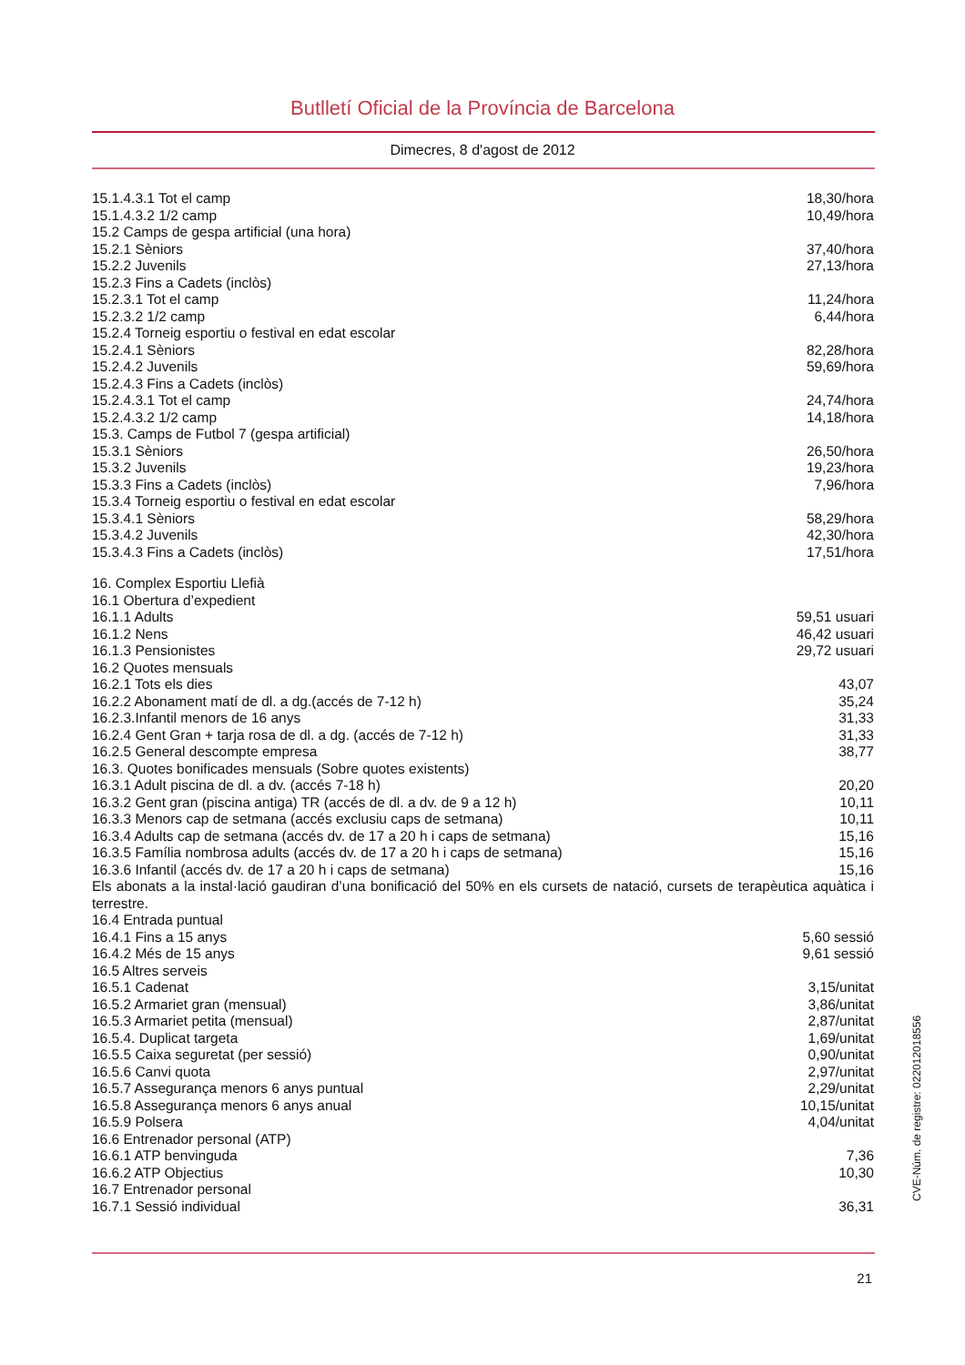Butlletí Oficial de la Província de Barcelona
Dimecres, 8 d'agost de 2012
| 15.1.4.3.1 Tot el camp | 18,30/hora |
| 15.1.4.3.2 1/2 camp | 10,49/hora |
| 15.2 Camps de gespa artificial (una hora) | |
| 15.2.1 Sèniors | 37,40/hora |
| 15.2.2 Juvenils | 27,13/hora |
| 15.2.3 Fins a Cadets (inclòs) | |
| 15.2.3.1 Tot el camp | 11,24/hora |
| 15.2.3.2 1/2 camp | 6,44/hora |
| 15.2.4 Torneig esportiu o festival en edat escolar | |
| 15.2.4.1 Sèniors | 82,28/hora |
| 15.2.4.2 Juvenils | 59,69/hora |
| 15.2.4.3 Fins a Cadets (inclòs) | |
| 15.2.4.3.1 Tot el camp | 24,74/hora |
| 15.2.4.3.2 1/2 camp | 14,18/hora |
| 15.3. Camps de Futbol 7 (gespa artificial) | |
| 15.3.1 Sèniors | 26,50/hora |
| 15.3.2 Juvenils | 19,23/hora |
| 15.3.3 Fins a Cadets (inclòs) | 7,96/hora |
| 15.3.4 Torneig esportiu o festival en edat escolar | |
| 15.3.4.1 Sèniors | 58,29/hora |
| 15.3.4.2 Juvenils | 42,30/hora |
| 15.3.4.3 Fins a Cadets (inclòs) | 17,51/hora |
| 16. Complex Esportiu Llefià | |
| 16.1 Obertura d’expedient | |
| 16.1.1 Adults | 59,51 usuari |
| 16.1.2 Nens | 46,42 usuari |
| 16.1.3 Pensionistes | 29,72 usuari |
| 16.2 Quotes mensuals | |
| 16.2.1 Tots els dies | 43,07 |
| 16.2.2 Abonament matí de dl. a dg.(accés de 7-12 h) | 35,24 |
| 16.2.3.Infantil menors de 16 anys | 31,33 |
| 16.2.4 Gent Gran + tarja rosa de dl. a dg. (accés de 7-12 h) | 31,33 |
| 16.2.5 General descompte empresa | 38,77 |
| 16.3. Quotes bonificades mensuals (Sobre quotes existents) | |
| 16.3.1 Adult piscina de dl. a dv. (accés 7-18 h) | 20,20 |
| 16.3.2 Gent gran (piscina antiga) TR (accés de dl. a dv. de 9 a 12 h) | 10,11 |
| 16.3.3 Menors cap de setmana (accés exclusiu caps de setmana) | 10,11 |
| 16.3.4 Adults cap de setmana (accés dv. de 17 a 20 h i caps de setmana) | 15,16 |
| 16.3.5 Família nombrosa adults (accés dv. de 17 a 20 h i caps de setmana) | 15,16 |
| 16.3.6 Infantil (accés dv. de 17 a 20 h i caps de setmana) | 15,16 |
Els abonats a la instal·lació gaudiran d’una bonificació del 50% en els cursets de natació, cursets de terapèutica aquàtica i terrestre.
| 16.4 Entrada puntual | |
| 16.4.1 Fins a 15 anys | 5,60 sessió |
| 16.4.2 Més de 15 anys | 9,61 sessió |
| 16.5 Altres serveis | |
| 16.5.1 Cadenat | 3,15/unitat |
| 16.5.2 Armariet gran (mensual) | 3,86/unitat |
| 16.5.3 Armariet petita (mensual) | 2,87/unitat |
| 16.5.4. Duplicat targeta | 1,69/unitat |
| 16.5.5 Caixa seguretat (per sessió) | 0,90/unitat |
| 16.5.6 Canvi quota | 2,97/unitat |
| 16.5.7 Assegurança menors 6 anys puntual | 2,29/unitat |
| 16.5.8 Assegurança menors 6 anys anual | 10,15/unitat |
| 16.5.9 Polsera | 4,04/unitat |
| 16.6 Entrenador personal (ATP) | |
| 16.6.1 ATP benvinguda | 7,36 |
| 16.6.2 ATP Objectius | 10,30 |
| 16.7 Entrenador personal | |
| 16.7.1 Sessió individual | 36,31 |
21
CVE-Núm. de registre: 022012018556